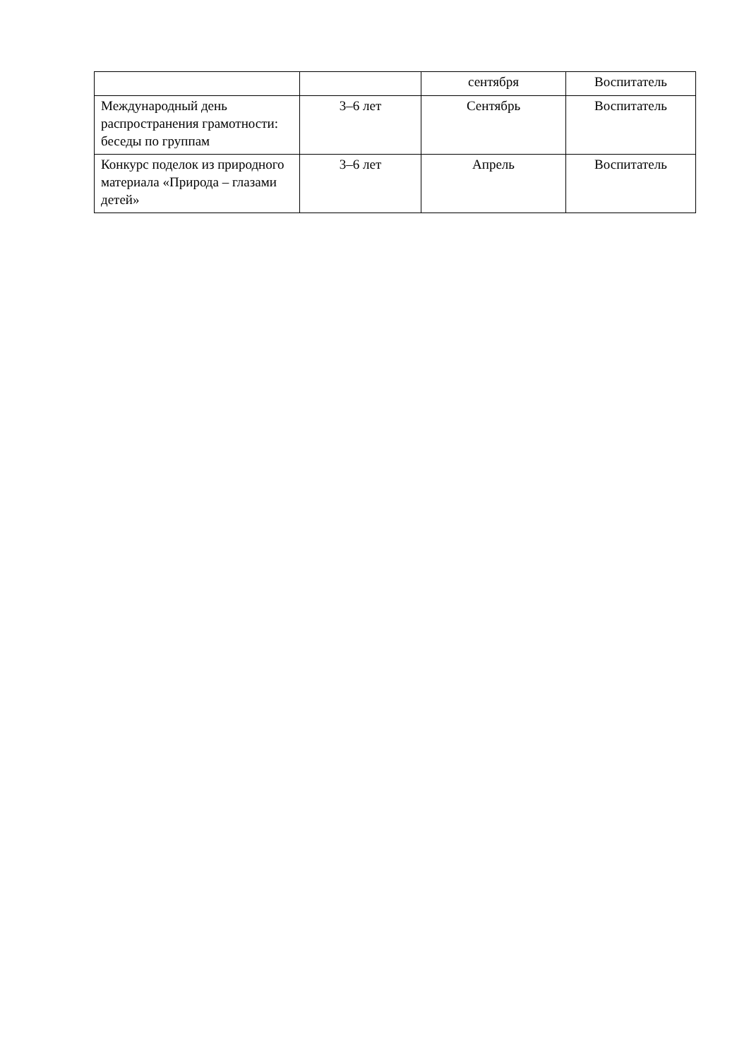| | | сентября | Воспитатель |
| Международный день распространения грамотности: беседы по группам | 3–6 лет | Сентябрь | Воспитатель |
| Конкурс поделок из природного материала «Природа – глазами детей» | 3–6 лет | Апрель | Воспитатель |